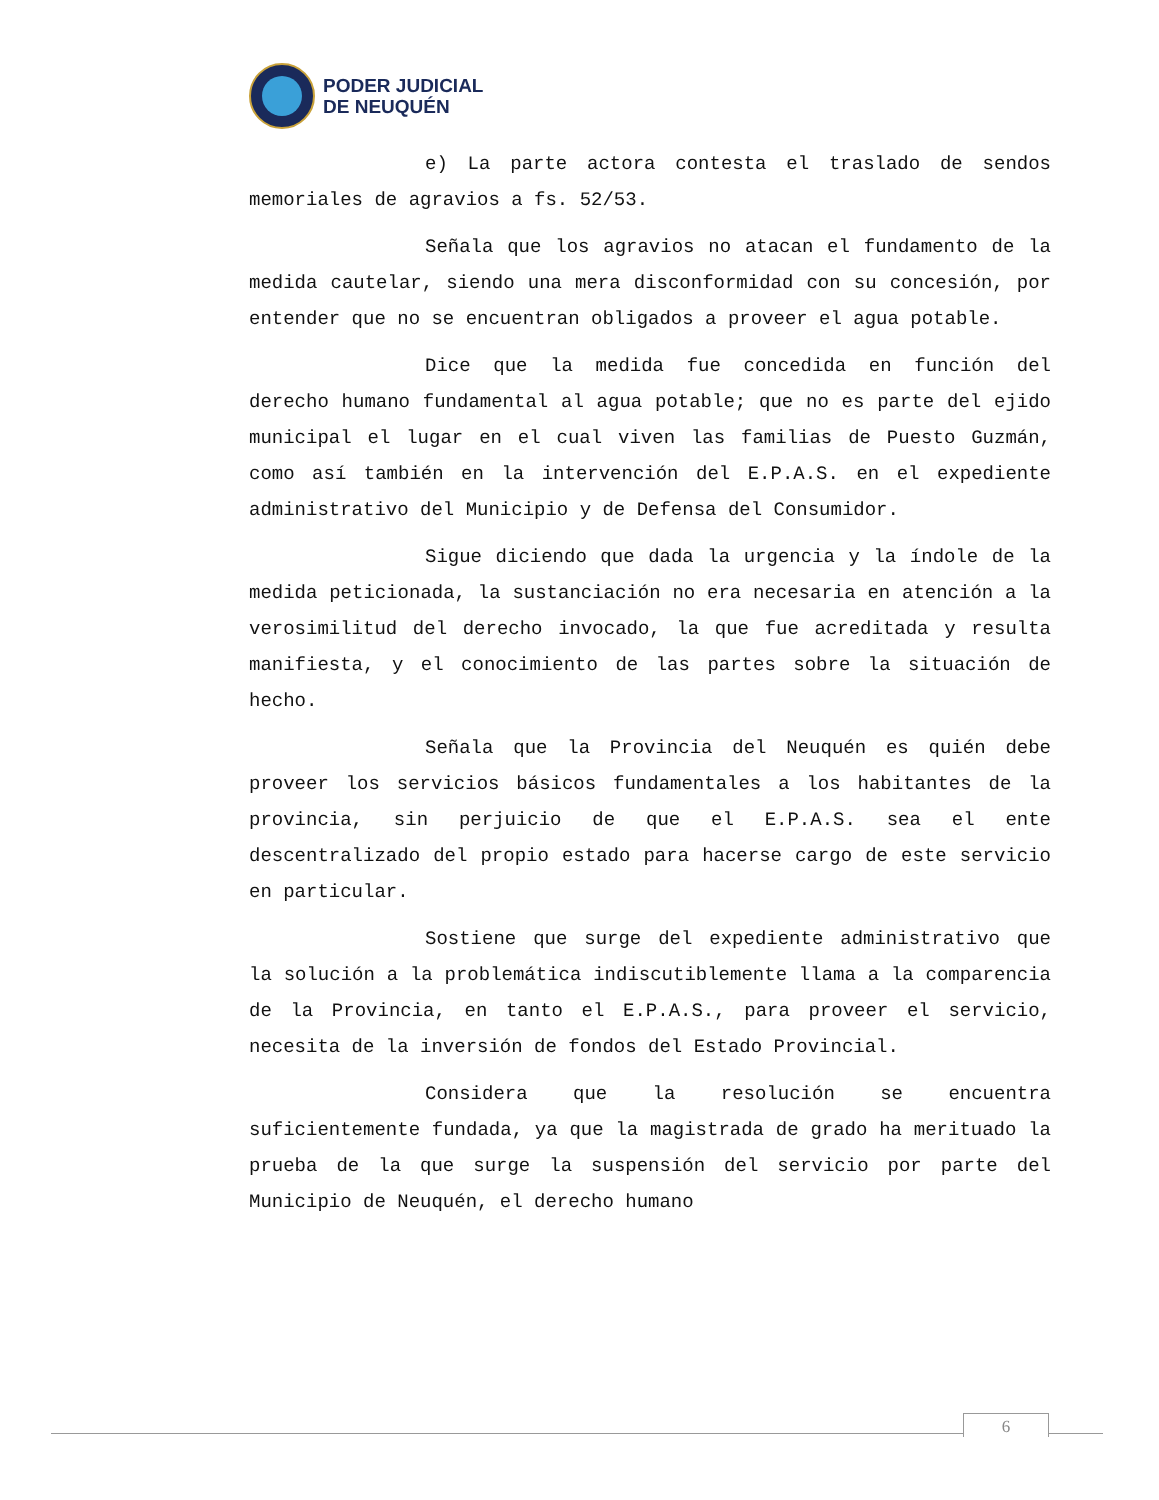PODER JUDICIAL
DE NEUQUÉN
e) La parte actora contesta el traslado de sendos memoriales de agravios a fs. 52/53.
Señala que los agravios no atacan el fundamento de la medida cautelar, siendo una mera disconformidad con su concesión, por entender que no se encuentran obligados a proveer el agua potable.
Dice que la medida fue concedida en función del derecho humano fundamental al agua potable; que no es parte del ejido municipal el lugar en el cual viven las familias de Puesto Guzmán, como así también en la intervención del E.P.A.S. en el expediente administrativo del Municipio y de Defensa del Consumidor.
Sigue diciendo que dada la urgencia y la índole de la medida peticionada, la sustanciación no era necesaria en atención a la verosimilitud del derecho invocado, la que fue acreditada y resulta manifiesta, y el conocimiento de las partes sobre la situación de hecho.
Señala que la Provincia del Neuquén es quién debe proveer los servicios básicos fundamentales a los habitantes de la provincia, sin perjuicio de que el E.P.A.S. sea el ente descentralizado del propio estado para hacerse cargo de este servicio en particular.
Sostiene que surge del expediente administrativo que la solución a la problemática indiscutiblemente llama a la comparencia de la Provincia, en tanto el E.P.A.S., para proveer el servicio, necesita de la inversión de fondos del Estado Provincial.
Considera que la resolución se encuentra suficientemente fundada, ya que la magistrada de grado ha merituado la prueba de la que surge la suspensión del servicio por parte del Municipio de Neuquén, el derecho humano
6